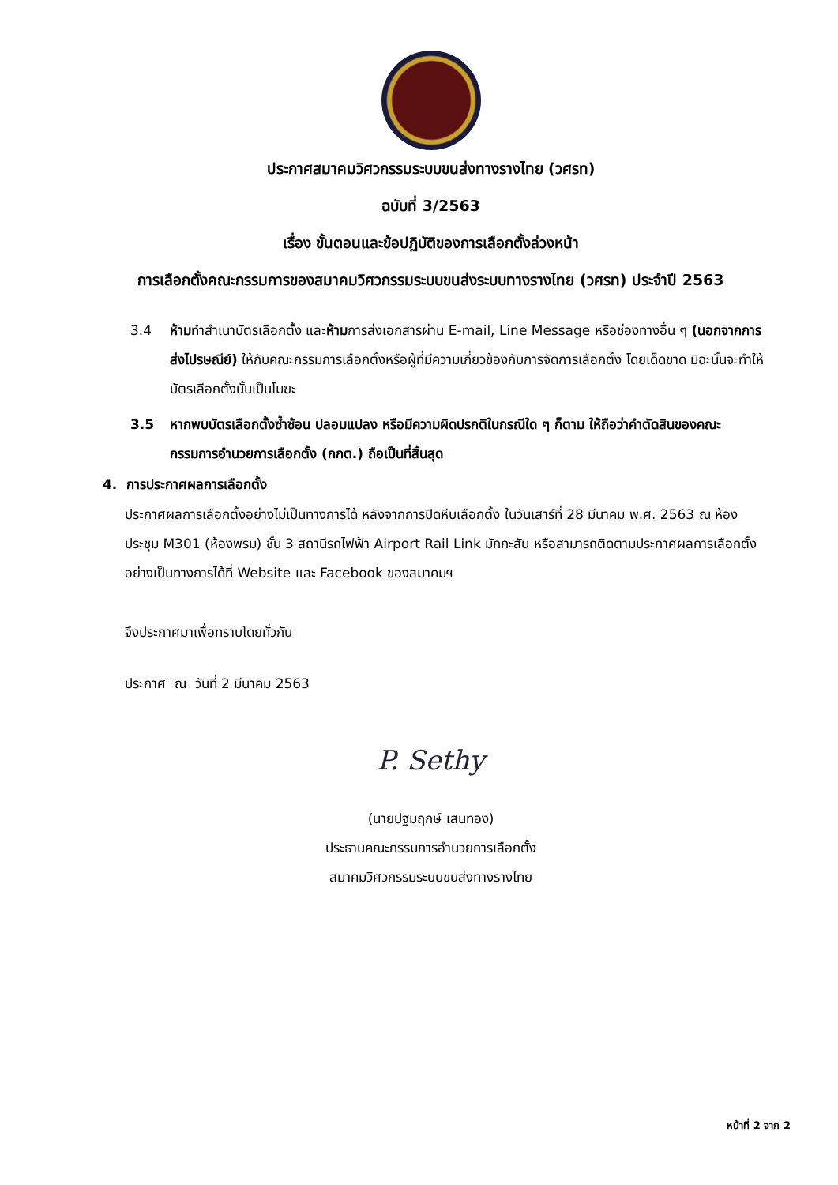ประกาศสมาคมวิศวกรรมระบบขนส่งทางรางไทย (วศรท)
ฉบับที่ 3/2563
เรื่อง ขั้นตอนและข้อปฏิบัติของการเลือกตั้งล่วงหน้า
การเลือกตั้งคณะกรรมการของสมาคมวิศวกรรมระบบขนส่งระบบทางรางไทย (วศรท) ประจำปี 2563
3.4 ห้ามทำสำเนาบัตรเลือกตั้ง และห้ามการส่งเอกสารผ่าน E-mail, Line Message หรือช่องทางอื่น ๆ (นอกจากการส่งไปรษณีย์) ให้กับคณะกรรมการเลือกตั้งหรือผู้ที่มีความเกี่ยวข้องกับการจัดการเลือกตั้ง โดยเด็ดขาด มิฉะนั้นจะทำให้บัตรเลือกตั้งนั้นเป็นโมฆะ
3.5 หากพบบัตรเลือกตั้งซ้ำซ้อน ปลอมแปลง หรือมีความผิดปรกติในกรณีใด ๆ ก็ตาม ให้ถือว่าคำตัดสินของคณะกรรมการอำนวยการเลือกตั้ง (กกต.) ถือเป็นที่สิ้นสุด
4. การประกาศผลการเลือกตั้ง
ประกาศผลการเลือกตั้งอย่างไม่เป็นทางการได้ หลังจากการปิดหีบเลือกตั้ง ในวันเสาร์ที่ 28 มีนาคม พ.ศ. 2563 ณ ห้องประชุม M301 (ห้องพรม) ชั้น 3 สถานีรถไฟฟ้า Airport Rail Link มักกะสัน หรือสามารถติดตามประกาศผลการเลือกตั้งอย่างเป็นทางการได้ที่ Website และ Facebook ของสมาคมฯ
จึงประกาศมาเพื่อทราบโดยทั่วกัน
ประกาศ ณ วันที่ 2 มีนาคม 2563
P. Sethy
(นายปฐมฤกษ์ เสนทอง)
ประธานคณะกรรมการอำนวยการเลือกตั้ง
สมาคมวิศวกรรมระบบขนส่งทางรางไทย
หน้าที่ 2 จาก 2